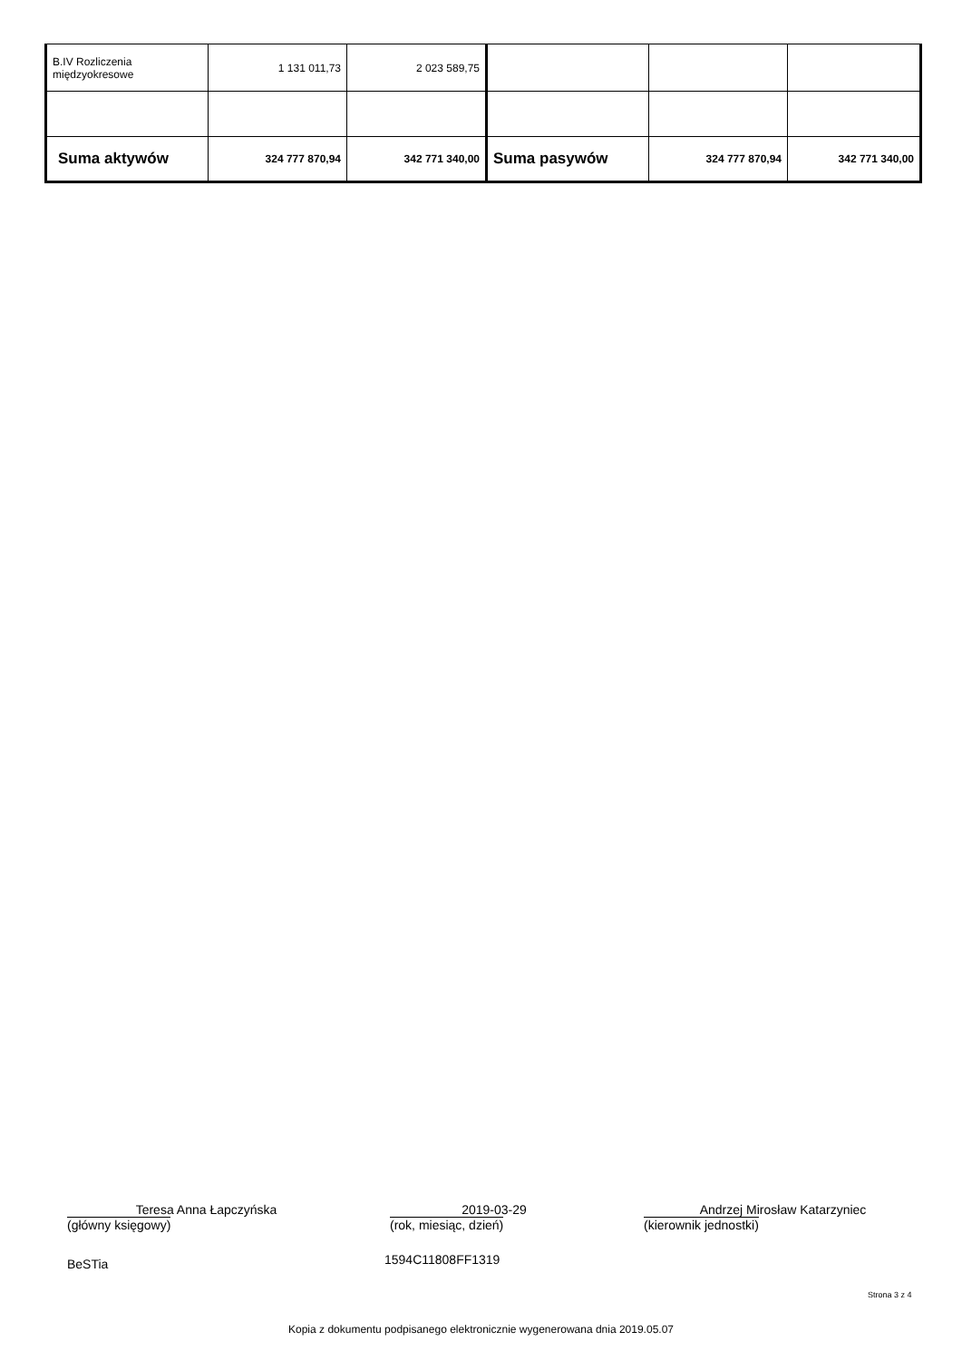| B.IV Rozliczenia międzyokresowe | 1 131 011,73 | 2 023 589,75 | | | |
| Suma aktywów | 324 777 870,94 | 342 771 340,00 | Suma pasywów | 324 777 870,94 | 342 771 340,00 |
Teresa Anna Łapczyńska
(główny księgowy)
2019-03-29
(rok, miesiąc, dzień)
Andrzej Mirosław Katarzyniec
(kierownik jednostki)
BeSTia 1594C11808FF1319
Strona 3 z 4
Kopia z dokumentu podpisanego elektronicznie wygenerowana dnia 2019.05.07